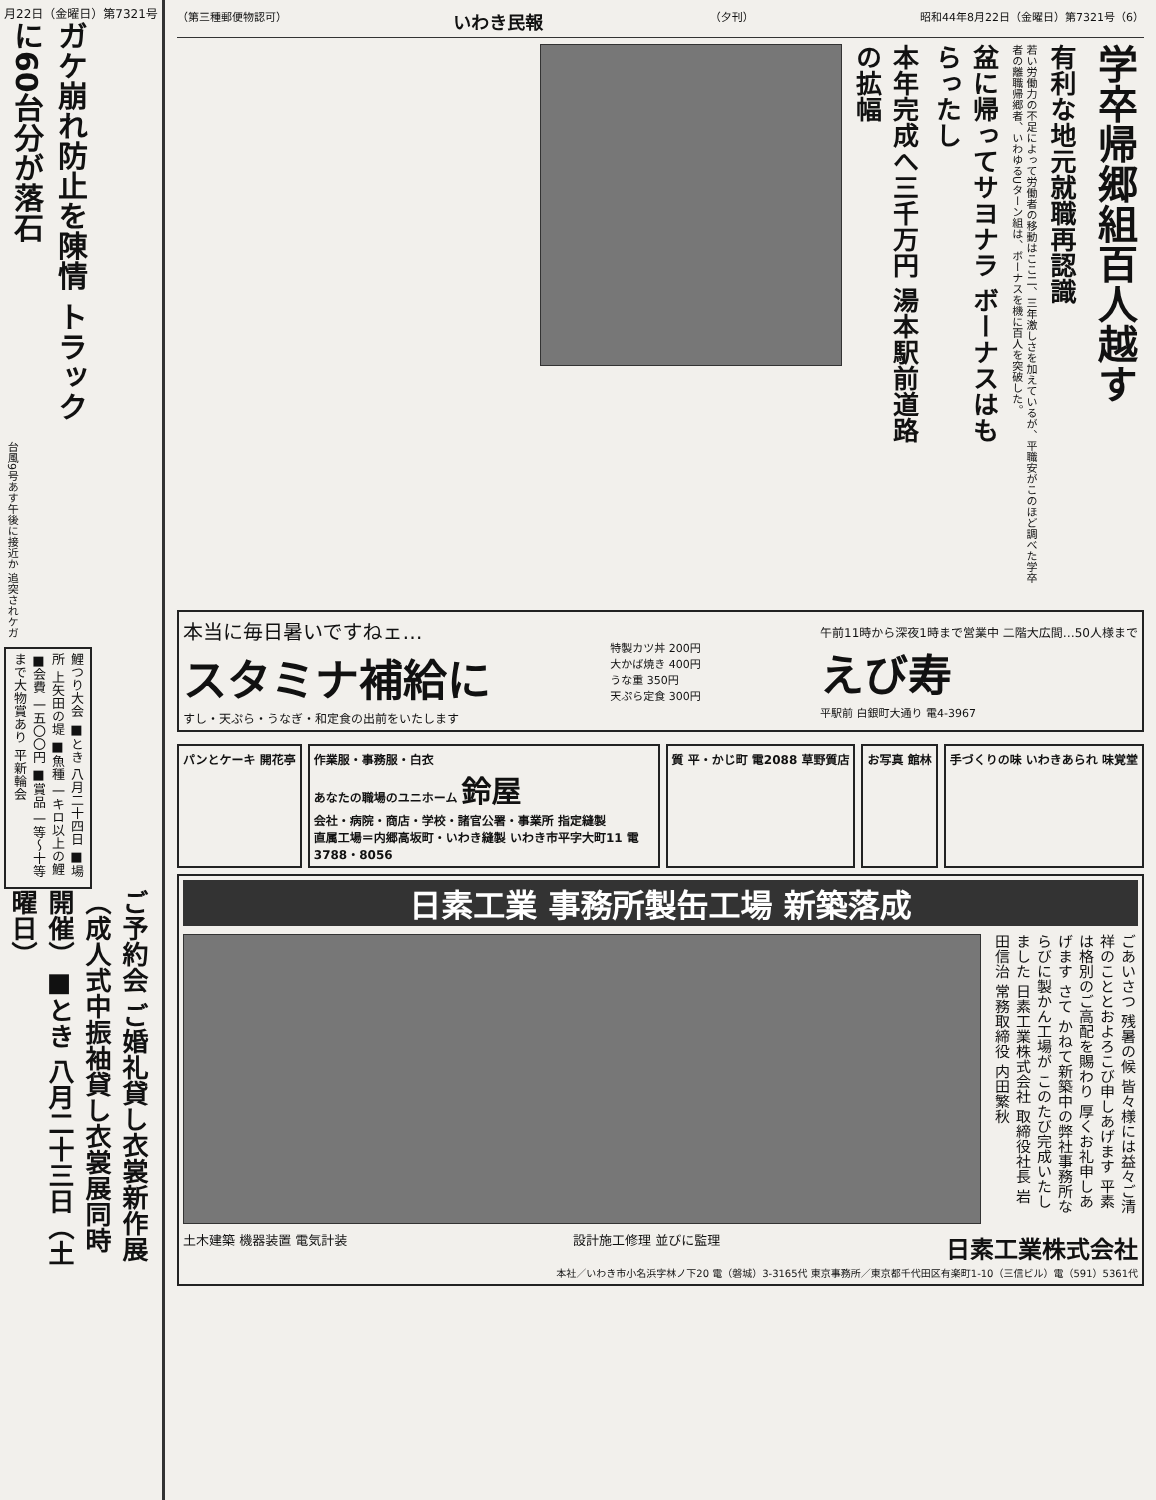月22日（金曜日）第7321号
ガケ崩れ防止を陳情 トラックに60台分が落石
台風9号あす午後に接近か 追突されケガ
鯉つり大会 ■とき 八月二十四日 ■場所 上矢田の堤 ■魚種 一キロ以上の鯉 ■会費 一五〇〇円 ■賞品 一等〜十等まで大物賞あり 平新輪会
ご予約会 ご婚礼貸し衣裳新作展（成人式中振袖貸し衣裳展同時開催）■とき 八月二十三日（土曜日）
（第三種郵便物認可） いわき民報 （夕刊） 昭和44年8月22日（金曜日）第7321号（6）
学卒帰郷組百人越す
有利な地元就職再認識
若い労働力の不足によって労働者の移動はここ二、三年激しさを加えているが、平職安がこのほど調べた学卒者の離職帰郷者、いわゆるUターン組は、ボーナスを機に百人を突破した。
盆に帰ってサヨナラ ボーナスはもらったし
本年完成へ三千万円 湯本駅前道路の拡幅
本当に毎日暑いですねェ…
スタミナ補給に
すし・天ぷら・うなぎ・和定食の出前をいたします
特製カツ丼 200円
大かば焼き 400円
うな重 350円
天ぷら定食 300円
午前11時から深夜1時まで営業中 二階大広間…50人様まで
えび寿
平駅前 白銀町大通り 電4-3967
パンとケーキ 開花亭 作業服・事務服・白衣
あなたの職場のユニホーム 鈴屋
会社・病院・商店・学校・諸官公署・事業所 指定縫製
直属工場＝内郷高坂町・いわき縫製 いわき市平字大町11 電3788・8056
質 平・かじ町 電2088 草野質店 お写真 館林 手づくりの味 いわきあられ 味覚堂
日素工業 事務所製缶工場 新築落成
ごあいさつ 残暑の候 皆々様には益々ご清祥のこととおよろこび申しあげます 平素は格別のご高配を賜わり 厚くお礼申しあげます さて かねて新築中の弊社事務所ならびに製かん工場が このたび完成いたしました 日素工業株式会社 取締役社長 岩田信治 常務取締役 内田繁秋
土木建築 機器装置 電気計装 設計施工修理 並びに監理 日素工業株式会社
本社／いわき市小名浜字林ノ下20 電（磐城）3-3165代 東京事務所／東京都千代田区有楽町1-10（三信ビル）電（591）5361代